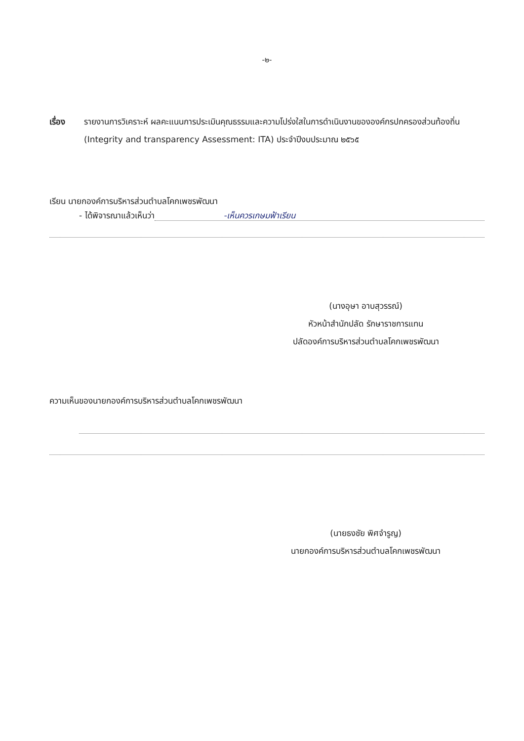-๒-
เรื่อง รายงานการวิเคราะห์ ผลคะแนนการประเมินคุณธรรมและความโปร่งใสในการดำเนินงานขององค์กรปกครองส่วนท้องถิ่น (Integrity and transparency Assessment: ITA) ประจำปีงบประมาณ ๒๕๖๕
เรียน นายกองค์การบริหารส่วนตำบลโคกเพชรพัฒนา
- ได้พิจารณาแล้วเห็นว่า -เห็นควรเกษมฟ้าเรียน
(นางอุษา อาบสุวรรณ์)
หัวหน้าสำนักปลัด รักษาราชการแทน
ปลัดองค์การบริหารส่วนตำบลโคกเพชรพัฒนา
ความเห็นของนายกองค์การบริหารส่วนตำบลโคกเพชรพัฒนา
(นายธงชัย พิศจำรูญ)
นายกองค์การบริหารส่วนตำบลโคกเพชรพัฒนา